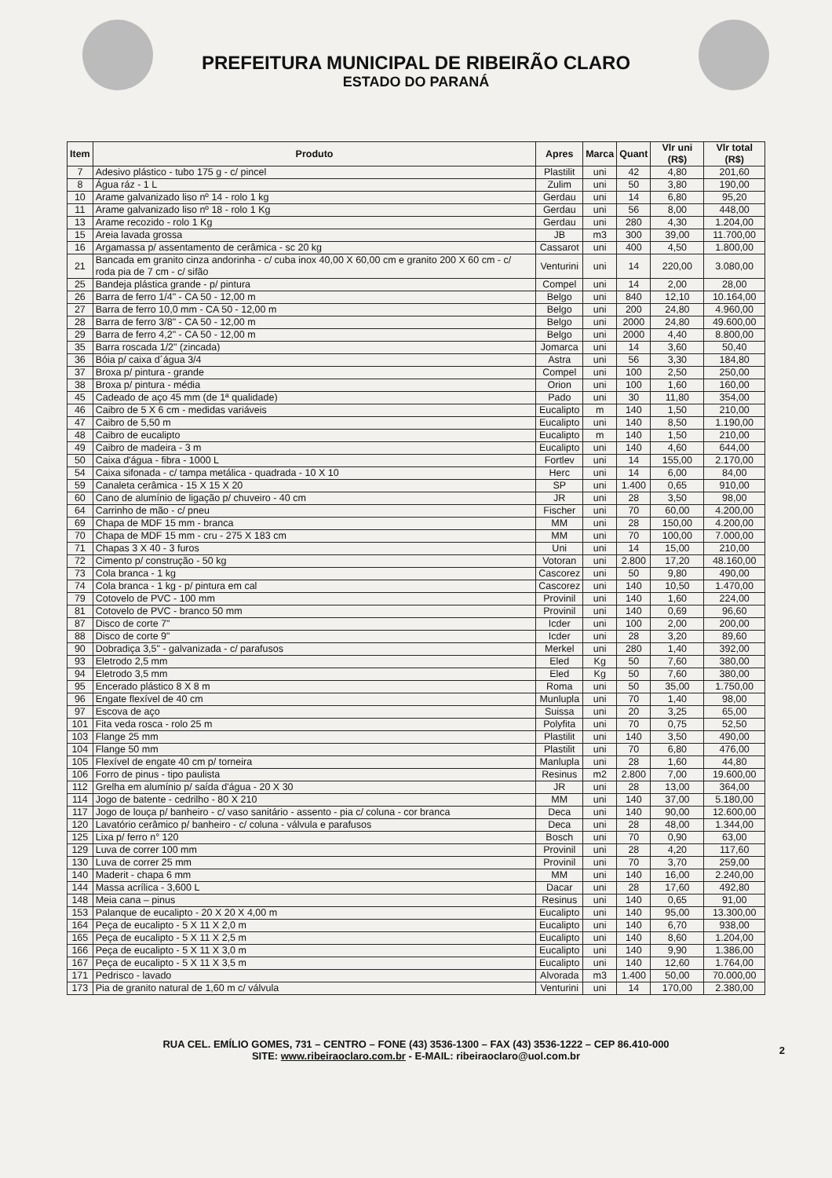PREFEITURA MUNICIPAL DE RIBEIRÃO CLARO
ESTADO DO PARANÁ
| Item | Produto | Apres | Marca | Quant | Vlr uni (R$) | Vlr total (R$) |
| --- | --- | --- | --- | --- | --- | --- |
| 7 | Adesivo plástico - tubo 175 g - c/ pincel | Plastilit | uni | 42 | 4,80 | 201,60 |
| 8 | Água ráz - 1 L | Zulim | uni | 50 | 3,80 | 190,00 |
| 10 | Arame galvanizado liso nº 14 - rolo 1 kg | Gerdau | uni | 14 | 6,80 | 95,20 |
| 11 | Arame galvanizado liso nº 18 - rolo 1 Kg | Gerdau | uni | 56 | 8,00 | 448,00 |
| 13 | Arame recozido - rolo 1 Kg | Gerdau | uni | 280 | 4,30 | 1.204,00 |
| 15 | Areia lavada grossa | JB | m3 | 300 | 39,00 | 11.700,00 |
| 16 | Argamassa p/ assentamento de cerâmica - sc 20 kg | Cassarot | uni | 400 | 4,50 | 1.800,00 |
| 21 | Bancada em granito cinza andorinha - c/ cuba inox 40,00 X 60,00 cm e granito 200 X 60 cm - c/ roda pia de 7 cm - c/ sifão | Venturini | uni | 14 | 220,00 | 3.080,00 |
| 25 | Bandeja plástica grande - p/ pintura | Compel | uni | 14 | 2,00 | 28,00 |
| 26 | Barra de ferro 1/4" - CA 50 - 12,00 m | Belgo | uni | 840 | 12,10 | 10.164,00 |
| 27 | Barra de ferro 10,0 mm - CA 50 - 12,00 m | Belgo | uni | 200 | 24,80 | 4.960,00 |
| 28 | Barra de ferro 3/8" - CA 50 - 12,00 m | Belgo | uni | 2000 | 24,80 | 49.600,00 |
| 29 | Barra de ferro 4,2" - CA 50 - 12,00 m | Belgo | uni | 2000 | 4,40 | 8.800,00 |
| 35 | Barra roscada 1/2" (zincada) | Jomarca | uni | 14 | 3,60 | 50,40 |
| 36 | Bóia p/ caixa d´água 3/4 | Astra | uni | 56 | 3,30 | 184,80 |
| 37 | Broxa p/ pintura - grande | Compel | uni | 100 | 2,50 | 250,00 |
| 38 | Broxa p/ pintura - média | Orion | uni | 100 | 1,60 | 160,00 |
| 45 | Cadeado de aço 45 mm (de 1ª qualidade) | Pado | uni | 30 | 11,80 | 354,00 |
| 46 | Caibro de 5 X 6 cm - medidas variáveis | Eucalipto | m | 140 | 1,50 | 210,00 |
| 47 | Caibro de 5,50 m | Eucalipto | uni | 140 | 8,50 | 1.190,00 |
| 48 | Caibro de eucalipto | Eucalipto | m | 140 | 1,50 | 210,00 |
| 49 | Caibro de madeira - 3 m | Eucalipto | uni | 140 | 4,60 | 644,00 |
| 50 | Caixa d'água - fibra - 1000 L | Fortlev | uni | 14 | 155,00 | 2.170,00 |
| 54 | Caixa sifonada - c/ tampa metálica - quadrada - 10 X 10 | Herc | uni | 14 | 6,00 | 84,00 |
| 59 | Canaleta cerâmica - 15 X 15 X 20 | SP | uni | 1.400 | 0,65 | 910,00 |
| 60 | Cano de alumínio de ligação p/ chuveiro - 40 cm | JR | uni | 28 | 3,50 | 98,00 |
| 64 | Carrinho de mão - c/ pneu | Fischer | uni | 70 | 60,00 | 4.200,00 |
| 69 | Chapa de MDF 15 mm - branca | MM | uni | 28 | 150,00 | 4.200,00 |
| 70 | Chapa de MDF 15 mm - cru - 275 X 183 cm | MM | uni | 70 | 100,00 | 7.000,00 |
| 71 | Chapas 3 X 40 - 3 furos | Uni | uni | 14 | 15,00 | 210,00 |
| 72 | Cimento p/ construção - 50 kg | Votoran | uni | 2.800 | 17,20 | 48.160,00 |
| 73 | Cola branca - 1 kg | Cascorez | uni | 50 | 9,80 | 490,00 |
| 74 | Cola branca - 1 kg - p/ pintura em cal | Cascorez | uni | 140 | 10,50 | 1.470,00 |
| 79 | Cotovelo de PVC - 100 mm | Provinil | uni | 140 | 1,60 | 224,00 |
| 81 | Cotovelo de PVC - branco 50 mm | Provinil | uni | 140 | 0,69 | 96,60 |
| 87 | Disco de corte 7" | Icder | uni | 100 | 2,00 | 200,00 |
| 88 | Disco de corte 9" | Icder | uni | 28 | 3,20 | 89,60 |
| 90 | Dobradiça 3,5" - galvanizada - c/ parafusos | Merkel | uni | 280 | 1,40 | 392,00 |
| 93 | Eletrodo 2,5 mm | Eled | Kg | 50 | 7,60 | 380,00 |
| 94 | Eletrodo 3,5 mm | Eled | Kg | 50 | 7,60 | 380,00 |
| 95 | Encerado plástico 8 X 8 m | Roma | uni | 50 | 35,00 | 1.750,00 |
| 96 | Engate flexível de 40 cm | Munlupla | uni | 70 | 1,40 | 98,00 |
| 97 | Escova de aço | Suissa | uni | 20 | 3,25 | 65,00 |
| 101 | Fita veda rosca - rolo 25 m | Polyfita | uni | 70 | 0,75 | 52,50 |
| 103 | Flange 25 mm | Plastilit | uni | 140 | 3,50 | 490,00 |
| 104 | Flange 50 mm | Plastilit | uni | 70 | 6,80 | 476,00 |
| 105 | Flexível de engate 40 cm p/ torneira | Manlupla | uni | 28 | 1,60 | 44,80 |
| 106 | Forro de pinus - tipo paulista | Resinus | m2 | 2.800 | 7,00 | 19.600,00 |
| 112 | Grelha em alumínio p/ saída d'água - 20 X 30 | JR | uni | 28 | 13,00 | 364,00 |
| 114 | Jogo de batente - cedrilho - 80 X 210 | MM | uni | 140 | 37,00 | 5.180,00 |
| 117 | Jogo de louça p/ banheiro - c/ vaso sanitário - assento - pia c/ coluna - cor branca | Deca | uni | 140 | 90,00 | 12.600,00 |
| 120 | Lavatório cerâmico p/ banheiro - c/ coluna - válvula e parafusos | Deca | uni | 28 | 48,00 | 1.344,00 |
| 125 | Lixa p/ ferro n° 120 | Bosch | uni | 70 | 0,90 | 63,00 |
| 129 | Luva de correr 100 mm | Provinil | uni | 28 | 4,20 | 117,60 |
| 130 | Luva de correr 25 mm | Provinil | uni | 70 | 3,70 | 259,00 |
| 140 | Maderit - chapa 6 mm | MM | uni | 140 | 16,00 | 2.240,00 |
| 144 | Massa acrílica - 3,600 L | Dacar | uni | 28 | 17,60 | 492,80 |
| 148 | Meia cana – pinus | Resinus | uni | 140 | 0,65 | 91,00 |
| 153 | Palanque de eucalipto - 20 X 20 X 4,00 m | Eucalipto | uni | 140 | 95,00 | 13.300,00 |
| 164 | Peça de eucalipto - 5 X 11 X 2,0 m | Eucalipto | uni | 140 | 6,70 | 938,00 |
| 165 | Peça de eucalipto - 5 X 11 X 2,5 m | Eucalipto | uni | 140 | 8,60 | 1.204,00 |
| 166 | Peça de eucalipto - 5 X 11 X 3,0 m | Eucalipto | uni | 140 | 9,90 | 1.386,00 |
| 167 | Peça de eucalipto - 5 X 11 X 3,5 m | Eucalipto | uni | 140 | 12,60 | 1.764,00 |
| 171 | Pedrisco - lavado | Alvorada | m3 | 1.400 | 50,00 | 70.000,00 |
| 173 | Pia de granito natural de 1,60 m c/ válvula | Venturini | uni | 14 | 170,00 | 2.380,00 |
RUA CEL. EMÍLIO GOMES, 731 – CENTRO – FONE (43) 3536-1300 – FAX (43) 3536-1222 – CEP 86.410-000
SITE: www.ribeiraoclaro.com.br - E-MAIL: ribeiraoclaro@uol.com.br
2